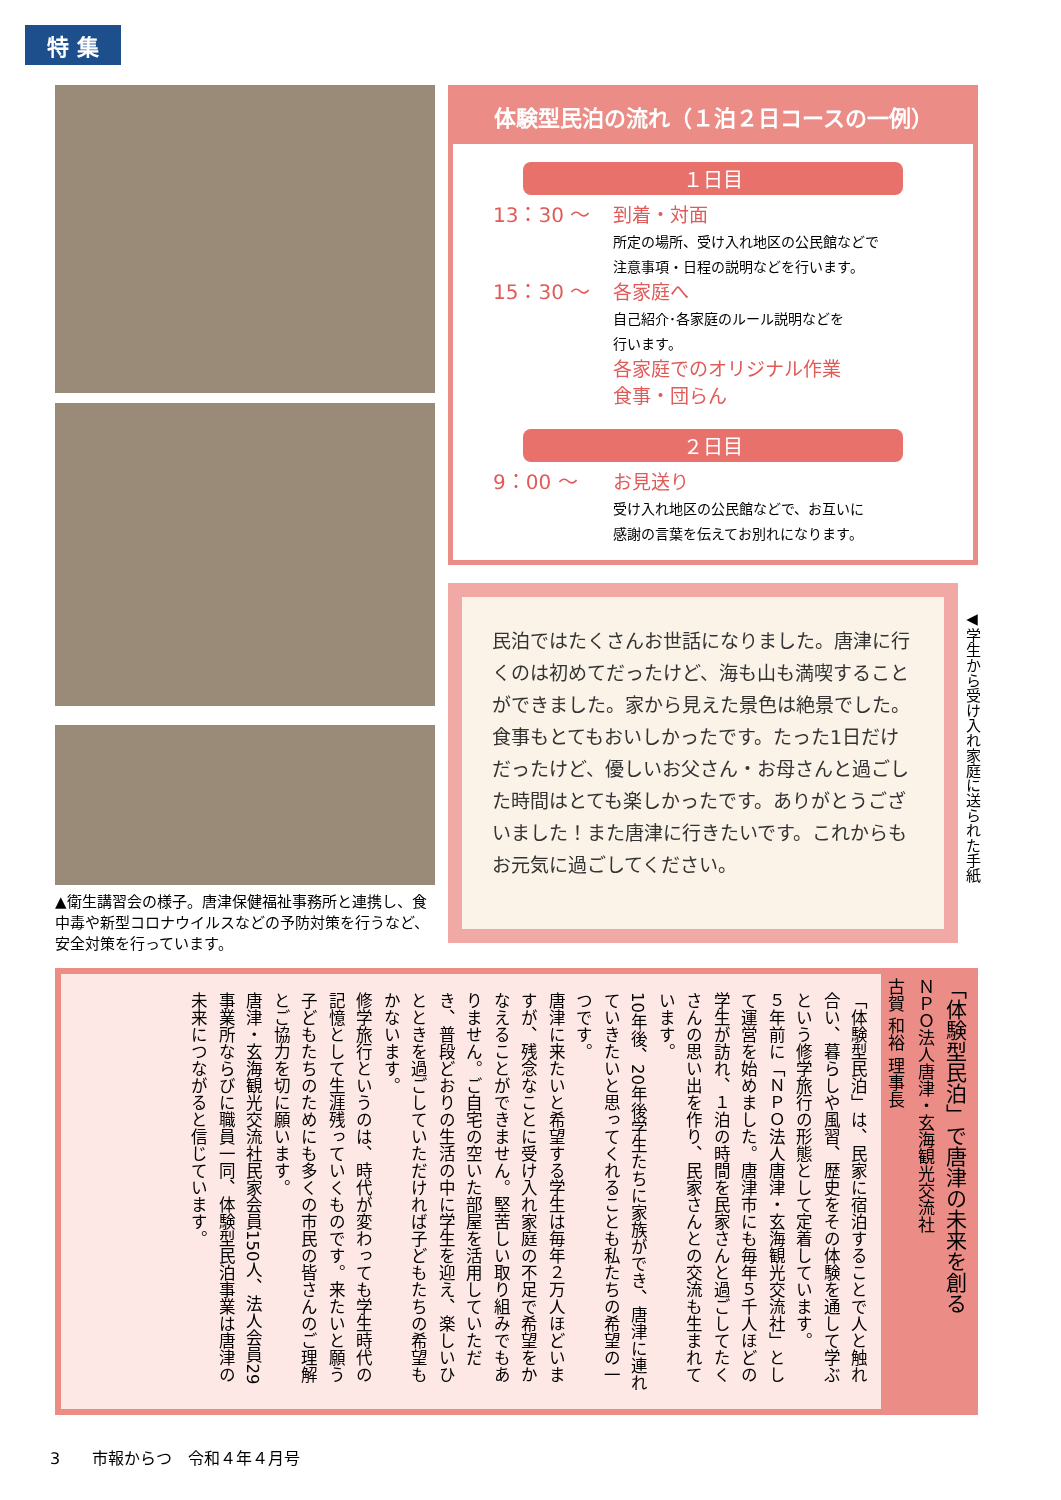特 集
▲衛生講習会の様子。唐津保健福祉事務所と連携し、食中毒や新型コロナウイルスなどの予防対策を行うなど、安全対策を行っています。
体験型民泊の流れ（１泊２日コースの一例）
１日目
13：30 ～ 到着・対面
所定の場所、受け入れ地区の公民館などで
注意事項・日程の説明などを行います。
15：30 ～ 各家庭へ
自己紹介･各家庭のルール説明などを
行います。
各家庭でのオリジナル作業
食事・団らん
２日目
9：00 ～ お見送り
受け入れ地区の公民館などで、お互いに
感謝の言葉を伝えてお別れになります。
民泊ではたくさんお世話になりました。唐津に行くのは初めてだったけど、海も山も満喫することができました。家から見えた景色は絶景でした。食事もとてもおいしかったです。たった1日だけだったけど、優しいお父さん・お母さんと過ごした時間はとても楽しかったです。ありがとうございました！また唐津に行きたいです。これからもお元気に過ごしてください。
◀学生から受け入れ家庭に送られた手紙
「体験型民泊」は、民家に宿泊することで人と触れ合い、暮らしや風習、歴史をその体験を通して学ぶという修学旅行の形態として定着しています。
５年前に「ＮＰＯ法人唐津・玄海観光交流社」として運営を始めました。唐津市にも毎年５千人ほどの学生が訪れ、１泊の時間を民家さんと過ごしてたくさんの思い出を作り、民家さんとの交流も生まれています。
10年後、20年後学生たちに家族ができ、唐津に連れていきたいと思ってくれることも私たちの希望の一つです。
唐津に来たいと希望する学生は毎年２万人ほどいますが、残念なことに受け入れ家庭の不足で希望をかなえることができません。堅苦しい取り組みでもありません。ご自宅の空いた部屋を活用していただき、普段どおりの生活の中に学生を迎え、楽しいひとときを過ごしていただければ子どもたちの希望もかないます。
修学旅行というのは、時代が変わっても学生時代の記憶として生涯残っていくものです。来たいと願う子どもたちのためにも多くの市民の皆さんのご理解とご協力を切に願います。
唐津・玄海観光交流社民家会員150人、法人会員29事業所ならびに職員一同、体験型民泊事業は唐津の未来につながると信じています。
「体験型民泊」で唐津の未来を創る
ＮＰＯ法人唐津・玄海観光交流社
古賀 和裕 理事長
3　　市報からつ　令和４年４月号